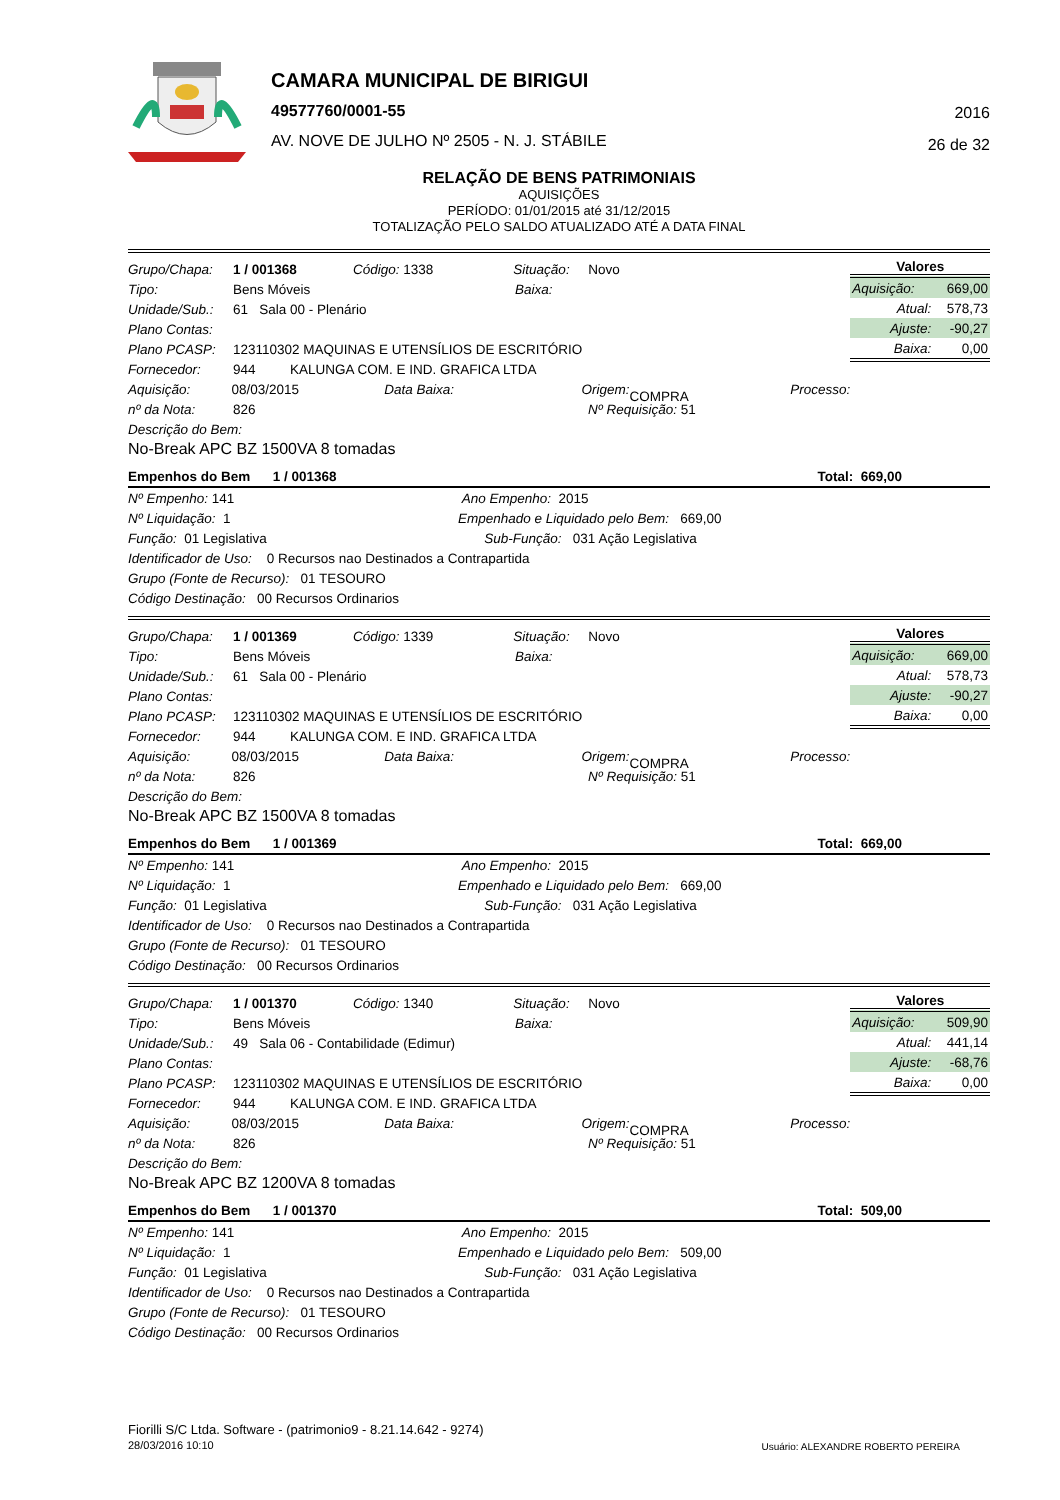CAMARA MUNICIPAL DE BIRIGUI
49577760/0001-55
AV. NOVE DE JULHO Nº 2505 - N. J. STÁBILE
2016
26 de 32
RELAÇÃO DE BENS PATRIMONIAIS
AQUISIÇÕES
PERÍODO: 01/01/2015 até 31/12/2015
TOTALIZAÇÃO PELO SALDO ATUALIZADO ATÉ A DATA FINAL
Grupo/Chapa: 1 / 001368 Código: 1338 Situação: Novo
Tipo: Bens Móveis Baixa:
Unidade/Sub.: 61 Sala 00 - Plenário
Plano Contas:
Plano PCASP: 123110302 MAQUINAS E UTENSÍLIOS DE ESCRITÓRIO
Fornecedor: 944 KALUNGA COM. E IND. GRAFICA LTDA
Aquisição: 08/03/2015 Data Baixa: Origem: COMPRA Processo:
nº da Nota: 826 Nº Requisição: 51
Descrição do Bem:
No-Break APC BZ 1500VA 8 tomadas
| Valores | |
| --- | --- |
| Aquisição: | 669,00 |
| Atual: | 578,73 |
| Ajuste: | -90,27 |
| Baixa: | 0,00 |
Empenhos do Bem 1 / 001368 Total: 669,00
Nº Empenho: 141 Ano Empenho: 2015
Nº Liquidação: 1 Empenhado e Liquidado pelo Bem: 669,00
Função: 01 Legislativa Sub-Função: 031 Ação Legislativa
Identificador de Uso: 0 Recursos nao Destinados a Contrapartida
Grupo (Fonte de Recurso): 01 TESOURO
Código Destinação: 00 Recursos Ordinarios
Grupo/Chapa: 1 / 001369 Código: 1339 Situação: Novo
Tipo: Bens Móveis Baixa:
Unidade/Sub.: 61 Sala 00 - Plenário
Plano Contas:
Plano PCASP: 123110302 MAQUINAS E UTENSÍLIOS DE ESCRITÓRIO
Fornecedor: 944 KALUNGA COM. E IND. GRAFICA LTDA
Aquisição: 08/03/2015 Data Baixa: Origem: COMPRA Processo:
nº da Nota: 826 Nº Requisição: 51
Descrição do Bem:
No-Break APC BZ 1500VA 8 tomadas
| Valores | |
| --- | --- |
| Aquisição: | 669,00 |
| Atual: | 578,73 |
| Ajuste: | -90,27 |
| Baixa: | 0,00 |
Empenhos do Bem 1 / 001369 Total: 669,00
Nº Empenho: 141 Ano Empenho: 2015
Nº Liquidação: 1 Empenhado e Liquidado pelo Bem: 669,00
Função: 01 Legislativa Sub-Função: 031 Ação Legislativa
Identificador de Uso: 0 Recursos nao Destinados a Contrapartida
Grupo (Fonte de Recurso): 01 TESOURO
Código Destinação: 00 Recursos Ordinarios
Grupo/Chapa: 1 / 001370 Código: 1340 Situação: Novo
Tipo: Bens Móveis Baixa:
Unidade/Sub.: 49 Sala 06 - Contabilidade (Edimur)
Plano Contas:
Plano PCASP: 123110302 MAQUINAS E UTENSÍLIOS DE ESCRITÓRIO
Fornecedor: 944 KALUNGA COM. E IND. GRAFICA LTDA
Aquisição: 08/03/2015 Data Baixa: Origem: COMPRA Processo:
nº da Nota: 826 Nº Requisição: 51
Descrição do Bem:
No-Break APC BZ 1200VA 8 tomadas
| Valores | |
| --- | --- |
| Aquisição: | 509,90 |
| Atual: | 441,14 |
| Ajuste: | -68,76 |
| Baixa: | 0,00 |
Empenhos do Bem 1 / 001370 Total: 509,00
Nº Empenho: 141 Ano Empenho: 2015
Nº Liquidação: 1 Empenhado e Liquidado pelo Bem: 509,00
Função: 01 Legislativa Sub-Função: 031 Ação Legislativa
Identificador de Uso: 0 Recursos nao Destinados a Contrapartida
Grupo (Fonte de Recurso): 01 TESOURO
Código Destinação: 00 Recursos Ordinarios
Fiorilli S/C Ltda. Software - (patrimonio9 - 8.21.14.642 - 9274)
28/03/2016 10:10
Usuário: ALEXANDRE ROBERTO PEREIRA